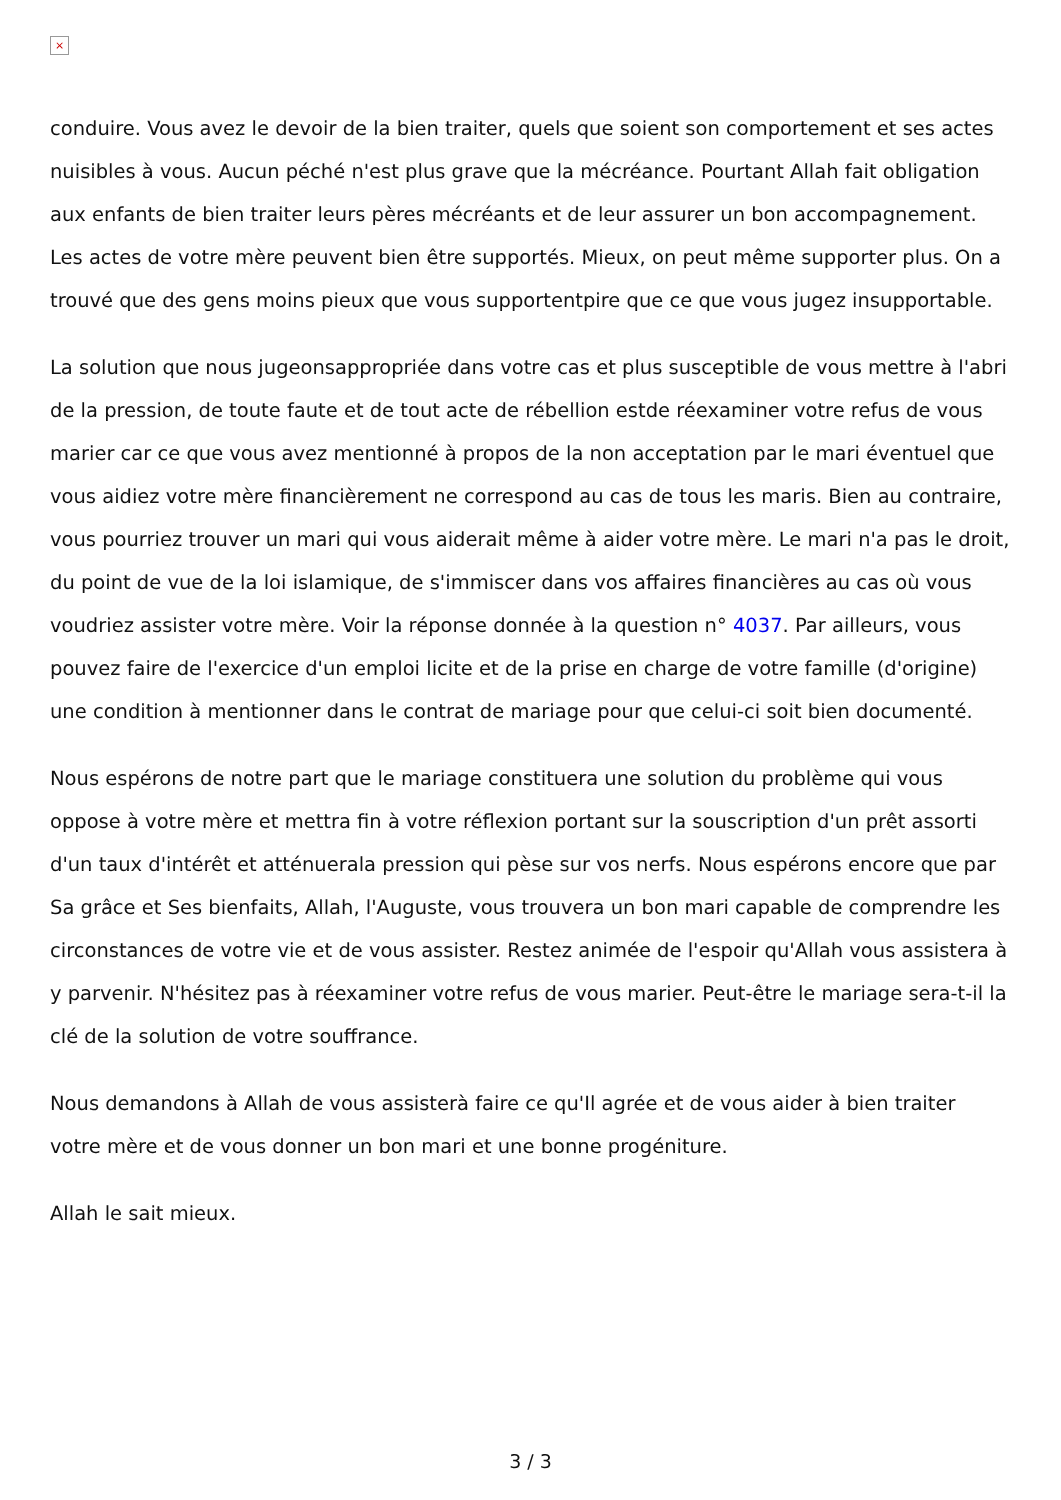×
conduire. Vous avez le devoir de la bien traiter, quels que soient son comportement et ses actes nuisibles à vous. Aucun péché n'est plus grave que la mécréance. Pourtant Allah fait obligation aux enfants de bien traiter leurs pères mécréants et de leur assurer un bon accompagnement. Les actes de votre mère peuvent bien être supportés. Mieux, on peut même supporter plus. On a trouvé que des gens moins pieux que vous supportentpire que ce que vous jugez insupportable.
La solution que nous jugeonsappropriée dans votre cas et plus susceptible de vous mettre à l'abri de la pression, de toute faute et de tout acte de rébellion estde réexaminer votre refus de vous marier car ce que vous avez mentionné à propos de la non acceptation par le mari éventuel que vous aidiez votre mère financièrement ne correspond au cas de tous les maris. Bien au contraire, vous pourriez trouver un mari qui vous aiderait même à aider votre mère. Le mari n'a pas le droit, du point de vue de la loi islamique, de s'immiscer dans vos affaires financières au cas où vous voudriez assister votre mère. Voir la réponse donnée à la question n° 4037. Par ailleurs, vous pouvez faire de l'exercice d'un emploi licite et de la prise en charge de votre famille (d'origine) une condition à mentionner dans le contrat de mariage pour que celui-ci soit bien documenté.
Nous espérons de notre part que le mariage constituera une solution du problème qui vous oppose à votre mère et mettra fin à votre réflexion portant sur la souscription d'un prêt assorti d'un taux d'intérêt et atténuerala pression qui pèse sur vos nerfs. Nous espérons encore que par Sa grâce et Ses bienfaits, Allah, l'Auguste, vous trouvera un bon mari capable de comprendre les circonstances de votre vie et de vous assister. Restez animée de l'espoir qu'Allah vous assistera à y parvenir. N'hésitez pas à réexaminer votre refus de vous marier. Peut-être le mariage sera-t-il la clé de la solution de votre souffrance.
Nous demandons à Allah de vous assisterà faire ce qu'Il agrée et de vous aider à bien traiter votre mère et de vous donner un bon mari et une bonne progéniture.
Allah le sait mieux.
3 / 3